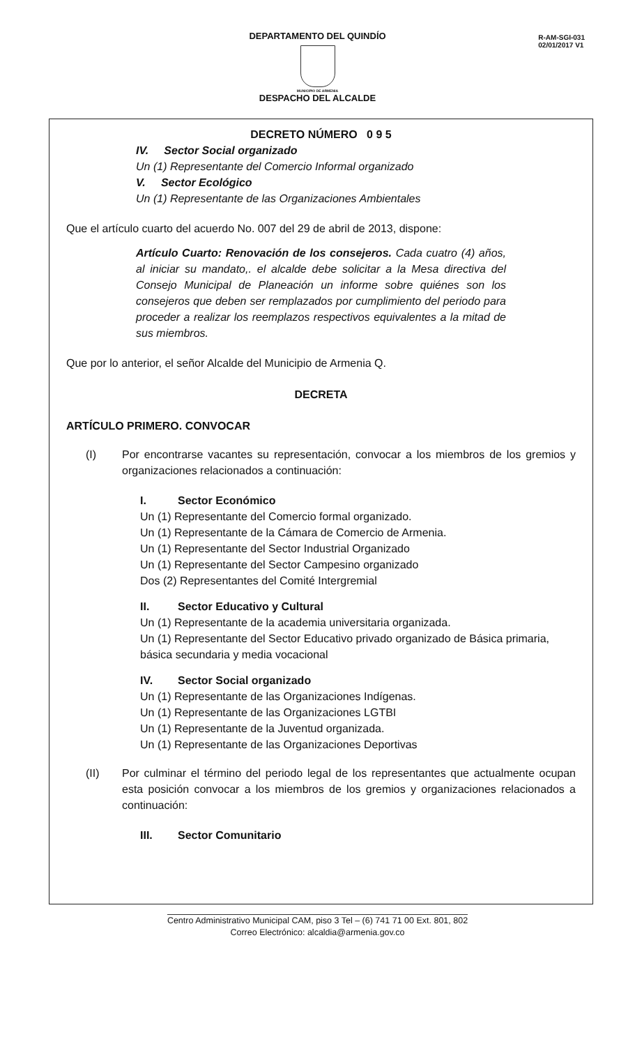R-AM-SGI-031
02/01/2017 V1
DEPARTAMENTO DEL QUINDÍO
MUNICIPIO DE ARMENIA
DESPACHO DEL ALCALDE
DECRETO NÚMERO 0 9 5
IV. Sector Social organizado
Un (1) Representante del Comercio Informal organizado
V. Sector Ecológico
Un (1) Representante de las Organizaciones Ambientales
Que el artículo cuarto del acuerdo No. 007 del 29 de abril de 2013, dispone:
Artículo Cuarto: Renovación de los consejeros. Cada cuatro (4) años, al iniciar su mandato,. el alcalde debe solicitar a la Mesa directiva del Consejo Municipal de Planeación un informe sobre quiénes son los consejeros que deben ser remplazados por cumplimiento del periodo para proceder a realizar los reemplazos respectivos equivalentes a la mitad de sus miembros.
Que por lo anterior, el señor Alcalde del Municipio de Armenia Q.
DECRETA
ARTÍCULO PRIMERO. CONVOCAR
(I) Por encontrarse vacantes su representación, convocar a los miembros de los gremios y organizaciones relacionados a continuación:
I. Sector Económico
Un (1) Representante del Comercio formal organizado.
Un (1) Representante de la Cámara de Comercio de Armenia.
Un (1) Representante del Sector Industrial Organizado
Un (1) Representante del Sector Campesino organizado
Dos (2) Representantes del Comité Intergremial
II. Sector Educativo y Cultural
Un (1) Representante de la academia universitaria organizada.
Un (1) Representante del Sector Educativo privado organizado de Básica primaria, básica secundaria y media vocacional
IV. Sector Social organizado
Un (1) Representante de las Organizaciones Indígenas.
Un (1) Representante de las Organizaciones LGTBI
Un (1) Representante de la Juventud organizada.
Un (1) Representante de las Organizaciones Deportivas
(II) Por culminar el término del periodo legal de los representantes que actualmente ocupan esta posición convocar a los miembros de los gremios y organizaciones relacionados a continuación:
III. Sector Comunitario
Centro Administrativo Municipal CAM, piso 3 Tel – (6) 741 71 00 Ext. 801, 802
Correo Electrónico: alcaldia@armenia.gov.co